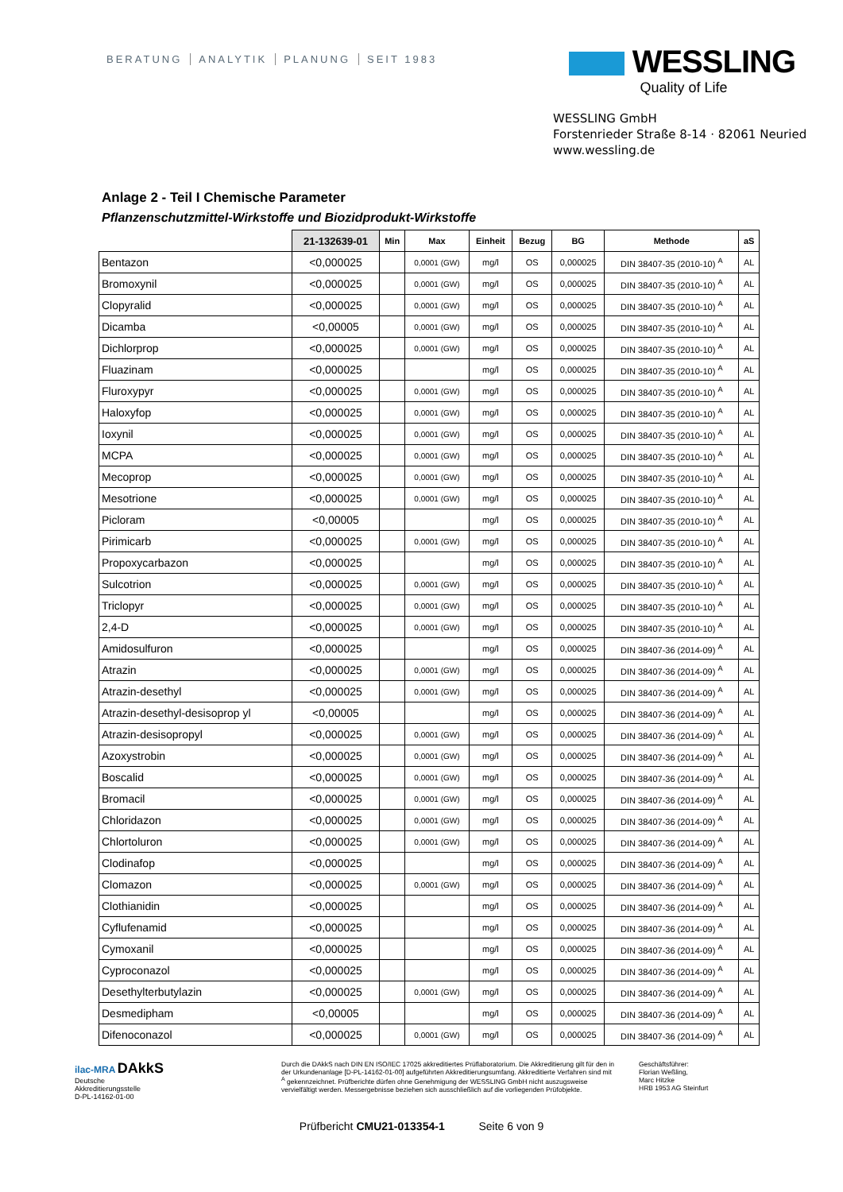BERATUNG ANALYTIK PLANUNG SEIT 1983
WESSLING
Quality of Life
WESSLING GmbH
Forstenrieder Straße 8-14 · 82061 Neuried
www.wessling.de
Anlage 2 - Teil I Chemische Parameter
Pflanzenschutzmittel-Wirkstoffe und Biozidprodukt-Wirkstoffe
| | 21-132639-01 | Min | Max | Einheit | Bezug | BG | Methode | aS |
| --- | --- | --- | --- | --- | --- | --- | --- | --- |
| Bentazon | <0,000025 | | 0,0001 (GW) | mg/l | OS | 0,000025 | DIN 38407-35 (2010-10) <sup>A</sup> | AL |
| Bromoxynil | <0,000025 | | 0,0001 (GW) | mg/l | OS | 0,000025 | DIN 38407-35 (2010-10) <sup>A</sup> | AL |
| Clopyralid | <0,000025 | | 0,0001 (GW) | mg/l | OS | 0,000025 | DIN 38407-35 (2010-10) <sup>A</sup> | AL |
| Dicamba | <0,00005 | | 0,0001 (GW) | mg/l | OS | 0,000025 | DIN 38407-35 (2010-10) <sup>A</sup> | AL |
| Dichlorprop | <0,000025 | | 0,0001 (GW) | mg/l | OS | 0,000025 | DIN 38407-35 (2010-10) <sup>A</sup> | AL |
| Fluazinam | <0,000025 | | | mg/l | OS | 0,000025 | DIN 38407-35 (2010-10) <sup>A</sup> | AL |
| Fluroxypyr | <0,000025 | | 0,0001 (GW) | mg/l | OS | 0,000025 | DIN 38407-35 (2010-10) <sup>A</sup> | AL |
| Haloxyfop | <0,000025 | | 0,0001 (GW) | mg/l | OS | 0,000025 | DIN 38407-35 (2010-10) <sup>A</sup> | AL |
| Ioxynil | <0,000025 | | 0,0001 (GW) | mg/l | OS | 0,000025 | DIN 38407-35 (2010-10) <sup>A</sup> | AL |
| MCPA | <0,000025 | | 0,0001 (GW) | mg/l | OS | 0,000025 | DIN 38407-35 (2010-10) <sup>A</sup> | AL |
| Mecoprop | <0,000025 | | 0,0001 (GW) | mg/l | OS | 0,000025 | DIN 38407-35 (2010-10) <sup>A</sup> | AL |
| Mesotrione | <0,000025 | | 0,0001 (GW) | mg/l | OS | 0,000025 | DIN 38407-35 (2010-10) <sup>A</sup> | AL |
| Picloram | <0,00005 | | | mg/l | OS | 0,000025 | DIN 38407-35 (2010-10) <sup>A</sup> | AL |
| Pirimicarb | <0,000025 | | 0,0001 (GW) | mg/l | OS | 0,000025 | DIN 38407-35 (2010-10) <sup>A</sup> | AL |
| Propoxycarbazon | <0,000025 | | | mg/l | OS | 0,000025 | DIN 38407-35 (2010-10) <sup>A</sup> | AL |
| Sulcotrion | <0,000025 | | 0,0001 (GW) | mg/l | OS | 0,000025 | DIN 38407-35 (2010-10) <sup>A</sup> | AL |
| Triclopyr | <0,000025 | | 0,0001 (GW) | mg/l | OS | 0,000025 | DIN 38407-35 (2010-10) <sup>A</sup> | AL |
| 2,4-D | <0,000025 | | 0,0001 (GW) | mg/l | OS | 0,000025 | DIN 38407-35 (2010-10) <sup>A</sup> | AL |
| Amidosulfuron | <0,000025 | | | mg/l | OS | 0,000025 | DIN 38407-36 (2014-09) <sup>A</sup> | AL |
| Atrazin | <0,000025 | | 0,0001 (GW) | mg/l | OS | 0,000025 | DIN 38407-36 (2014-09) <sup>A</sup> | AL |
| Atrazin-desethyl | <0,000025 | | 0,0001 (GW) | mg/l | OS | 0,000025 | DIN 38407-36 (2014-09) <sup>A</sup> | AL |
| Atrazin-desethyl-desisoprop yl | <0,00005 | | | mg/l | OS | 0,000025 | DIN 38407-36 (2014-09) <sup>A</sup> | AL |
| Atrazin-desisopropyl | <0,000025 | | 0,0001 (GW) | mg/l | OS | 0,000025 | DIN 38407-36 (2014-09) <sup>A</sup> | AL |
| Azoxystrobin | <0,000025 | | 0,0001 (GW) | mg/l | OS | 0,000025 | DIN 38407-36 (2014-09) <sup>A</sup> | AL |
| Boscalid | <0,000025 | | 0,0001 (GW) | mg/l | OS | 0,000025 | DIN 38407-36 (2014-09) <sup>A</sup> | AL |
| Bromacil | <0,000025 | | 0,0001 (GW) | mg/l | OS | 0,000025 | DIN 38407-36 (2014-09) <sup>A</sup> | AL |
| Chloridazon | <0,000025 | | 0,0001 (GW) | mg/l | OS | 0,000025 | DIN 38407-36 (2014-09) <sup>A</sup> | AL |
| Chlortoluron | <0,000025 | | 0,0001 (GW) | mg/l | OS | 0,000025 | DIN 38407-36 (2014-09) <sup>A</sup> | AL |
| Clodinafop | <0,000025 | | | mg/l | OS | 0,000025 | DIN 38407-36 (2014-09) <sup>A</sup> | AL |
| Clomazon | <0,000025 | | 0,0001 (GW) | mg/l | OS | 0,000025 | DIN 38407-36 (2014-09) <sup>A</sup> | AL |
| Clothianidin | <0,000025 | | | mg/l | OS | 0,000025 | DIN 38407-36 (2014-09) <sup>A</sup> | AL |
| Cyflufenamid | <0,000025 | | | mg/l | OS | 0,000025 | DIN 38407-36 (2014-09) <sup>A</sup> | AL |
| Cymoxanil | <0,000025 | | | mg/l | OS | 0,000025 | DIN 38407-36 (2014-09) <sup>A</sup> | AL |
| Cyproconazol | <0,000025 | | | mg/l | OS | 0,000025 | DIN 38407-36 (2014-09) <sup>A</sup> | AL |
| Desethylterbutylazin | <0,000025 | | 0,0001 (GW) | mg/l | OS | 0,000025 | DIN 38407-36 (2014-09) <sup>A</sup> | AL |
| Desmedipham | <0,00005 | | | mg/l | OS | 0,000025 | DIN 38407-36 (2014-09) <sup>A</sup> | AL |
| Difenoconazol | <0,000025 | | 0,0001 (GW) | mg/l | OS | 0,000025 | DIN 38407-36 (2014-09) <sup>A</sup> | AL |
ilac-MRA DAkkS
Deutsche
Akkreditierungsstelle
D-PL-14162-01-00
Durch die DAkkS nach DIN EN ISO/IEC 17025 akkreditiertes Prüflaboratorium. Die Akkreditierung gilt für den in der Urkundenanlage [D-PL-14162-01-00] aufgeführten Akkreditierungsumfang. Akkreditierte Verfahren sind mit <sup>A</sup> gekennzeichnet. Prüfberichte dürfen ohne Genehmigung der WESSLING GmbH nicht auszugsweise vervielfältigt werden. Messergebnisse beziehen sich ausschließlich auf die vorliegenden Prüfobjekte.
Geschäftsführer:
Florian Weßling,
Marc Hitzke
HRB 1953 AG Steinfurt
Prüfbericht CMU21-013354-1 Seite 6 von 9